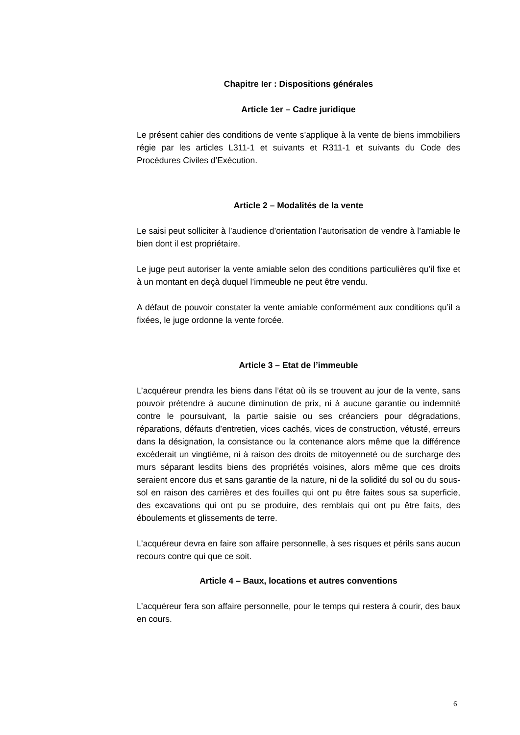Chapitre Ier : Dispositions générales
Article 1er – Cadre juridique
Le présent cahier des conditions de vente s’applique à la vente de biens immobiliers régie par les articles L311-1 et suivants et R311-1 et suivants du Code des Procédures Civiles d’Exécution.
Article 2 – Modalités de la vente
Le saisi peut solliciter à l’audience d’orientation l’autorisation de vendre à l’amiable le bien dont il est propriétaire.
Le juge peut autoriser la vente amiable selon des conditions particulières qu’il fixe et à un montant en deçà duquel l’immeuble ne peut être vendu.
A défaut de pouvoir constater la vente amiable conformément aux conditions qu’il a fixées, le juge ordonne la vente forcée.
Article 3 – Etat de l’immeuble
L’acquéreur prendra les biens dans l’état où ils se trouvent au jour de la vente, sans pouvoir prétendre à aucune diminution de prix, ni à aucune garantie ou indemnité contre le poursuivant, la partie saisie ou ses créanciers pour dégradations, réparations, défauts d’entretien, vices cachés, vices de construction, vétusté, erreurs dans la désignation, la consistance ou la contenance alors même que la différence excéderait un vingtième, ni à raison des droits de mitoyenneté ou de surcharge des murs séparant lesdits biens des propriétés voisines, alors même que ces droits seraient encore dus et sans garantie de la nature, ni de la solidité du sol ou du sous-sol en raison des carrières et des fouilles qui ont pu être faites sous sa superficie, des excavations qui ont pu se produire, des remblais qui ont pu être faits, des éboulements et glissements de terre.
L’acquéreur devra en faire son affaire personnelle, à ses risques et périls sans aucun recours contre qui que ce soit.
Article 4 – Baux, locations et autres conventions
L’acquéreur fera son affaire personnelle, pour le temps qui restera à courir, des baux en cours.
6